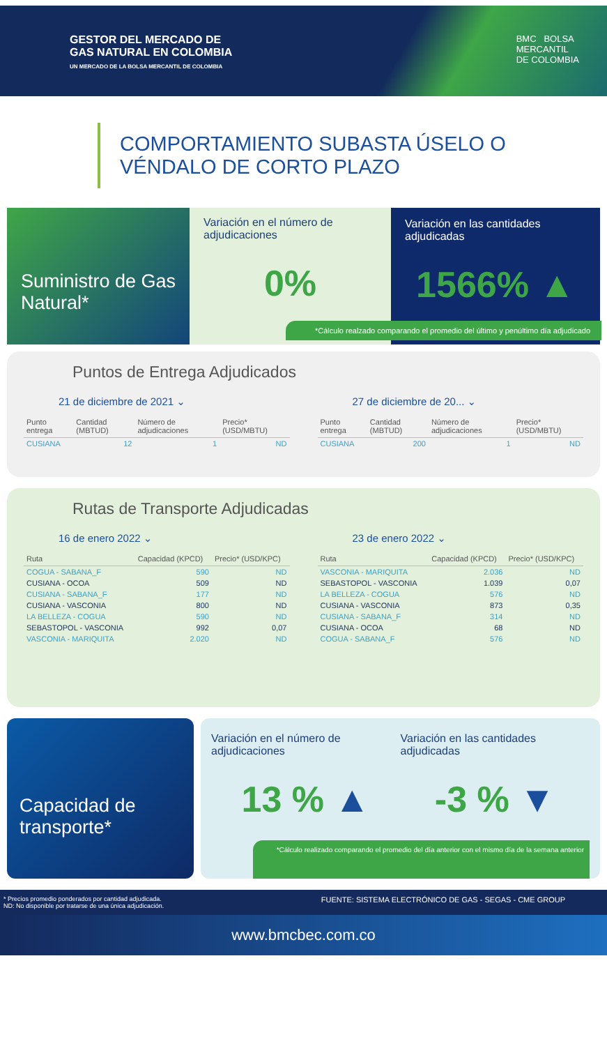GESTOR DEL MERCADO DE
GAS NATURAL EN COLOMBIA
UN MERCADO DE LA BOLSA MERCANTIL DE COLOMBIA
BMC BOLSA
MERCANTIL
DE COLOMBIA
COMPORTAMIENTO SUBASTA ÚSELO O VÉNDALO DE CORTO PLAZO
Suministro de Gas Natural*
Variación en el número de adjudicaciones
0%
Variación en las cantidades adjudicadas
1566% ▲
*Cálculo realzado comparando el promedio del último y penúltimo día adjudicado
Puntos de Entrega Adjudicados
21 de diciembre de 2021 ⌄
| Punto entrega | Cantidad (MBTUD) | Número de adjudicaciones | Precio* (USD/MBTU) |
| --- | --- | --- | --- |
| CUSIANA | 12 | 1 | ND |
27 de diciembre de 20... ⌄
| Punto entrega | Cantidad (MBTUD) | Número de adjudicaciones | Precio* (USD/MBTU) |
| --- | --- | --- | --- |
| CUSIANA | 200 | 1 | ND |
Rutas de Transporte Adjudicadas
16 de enero 2022 ⌄
| Ruta | Capacidad (KPCD) | Precio* (USD/KPC) |
| --- | --- | --- |
| COGUA - SABANA_F | 590 | ND |
| CUSIANA - OCOA | 509 | ND |
| CUSIANA - SABANA_F | 177 | ND |
| CUSIANA - VASCONIA | 800 | ND |
| LA BELLEZA - COGUA | 590 | ND |
| SEBASTOPOL - VASCONIA | 992 | 0,07 |
| VASCONIA - MARIQUITA | 2.020 | ND |
23 de enero 2022 ⌄
| Ruta | Capacidad (KPCD) | Precio* (USD/KPC) |
| --- | --- | --- |
| VASCONIA - MARIQUITA | 2.036 | ND |
| SEBASTOPOL - VASCONIA | 1.039 | 0,07 |
| LA BELLEZA - COGUA | 576 | ND |
| CUSIANA - VASCONIA | 873 | 0,35 |
| CUSIANA - SABANA_F | 314 | ND |
| CUSIANA - OCOA | 68 | ND |
| COGUA - SABANA_F | 576 | ND |
Capacidad de transporte*
Variación en el número de adjudicaciones
13 % ▲
Variación en las cantidades adjudicadas
-3 % ▼
*Cálculo realizado comparando el promedio del día anterior con el mismo día de la semana anterior
* Precios promedio ponderados por cantidad adjudicada.
ND: No disponible por tratarse de una única adjudicación.
FUENTE: SISTEMA ELECTRÓNICO DE GAS - SEGAS - CME GROUP
www.bmcbec.com.co